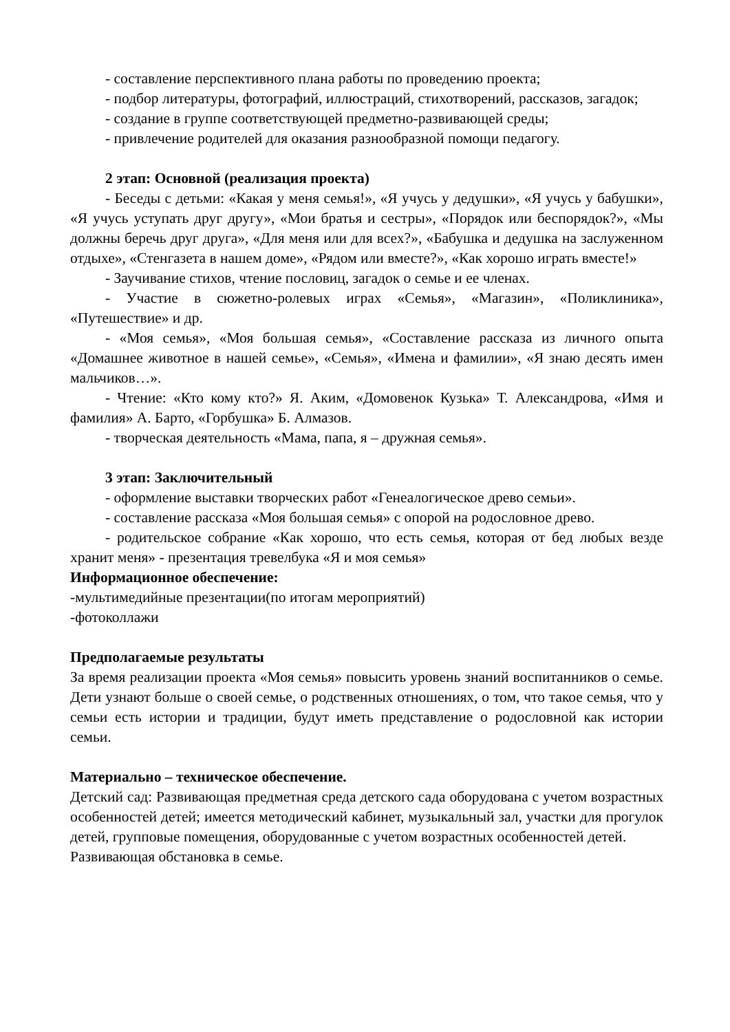- составление перспективного плана работы по проведению проекта;
- подбор литературы, фотографий, иллюстраций, стихотворений, рассказов, загадок;
- создание в группе соответствующей предметно-развивающей среды;
- привлечение родителей для оказания разнообразной помощи педагогу.
2 этап: Основной (реализация проекта)
- Беседы с детьми: «Какая у меня семья!», «Я учусь у дедушки», «Я учусь у бабушки», «Я учусь уступать друг другу», «Мои братья и сестры», «Порядок или беспорядок?», «Мы должны беречь друг друга», «Для меня или для всех?», «Бабушка и дедушка на заслуженном отдыхе», «Стенгазета в нашем доме», «Рядом или вместе?», «Как хорошо играть вместе!»
- Заучивание стихов, чтение пословиц, загадок о семье и ее членах.
- Участие в сюжетно-ролевых играх «Семья», «Магазин», «Поликлиника», «Путешествие» и др.
- «Моя семья», «Моя большая семья», «Составление рассказа из личного опыта «Домашнее животное в нашей семье», «Семья», «Имена и фамилии», «Я знаю десять имен мальчиков…».
- Чтение: «Кто кому кто?» Я. Аким, «Домовенок Кузька» Т. Александрова, «Имя и фамилия» А. Барто, «Горбушка» Б. Алмазов.
- творческая деятельность «Мама, папа, я – дружная семья».
3 этап: Заключительный
- оформление выставки творческих работ «Генеалогическое древо семьи».
- составление рассказа «Моя большая семья» с опорой на родословное древо.
- родительское собрание «Как хорошо, что есть семья, которая от бед любых везде хранит меня» - презентация тревелбука «Я и моя семья»
Информационное обеспечение:
-мультимедийные презентации(по итогам мероприятий)
-фотоколлажи
Предполагаемые результаты
За время реализации проекта «Моя семья» повысить уровень знаний воспитанников о семье. Дети узнают больше о своей семье, о родственных отношениях, о том, что такое семья, что у семьи есть истории и традиции, будут иметь представление о родословной как истории семьи.
Материально – техническое обеспечение.
Детский сад: Развивающая предметная среда детского сада оборудована с учетом возрастных особенностей детей; имеется методический кабинет, музыкальный зал, участки для прогулок детей, групповые помещения, оборудованные с учетом возрастных особенностей детей.
Развивающая обстановка в семье.